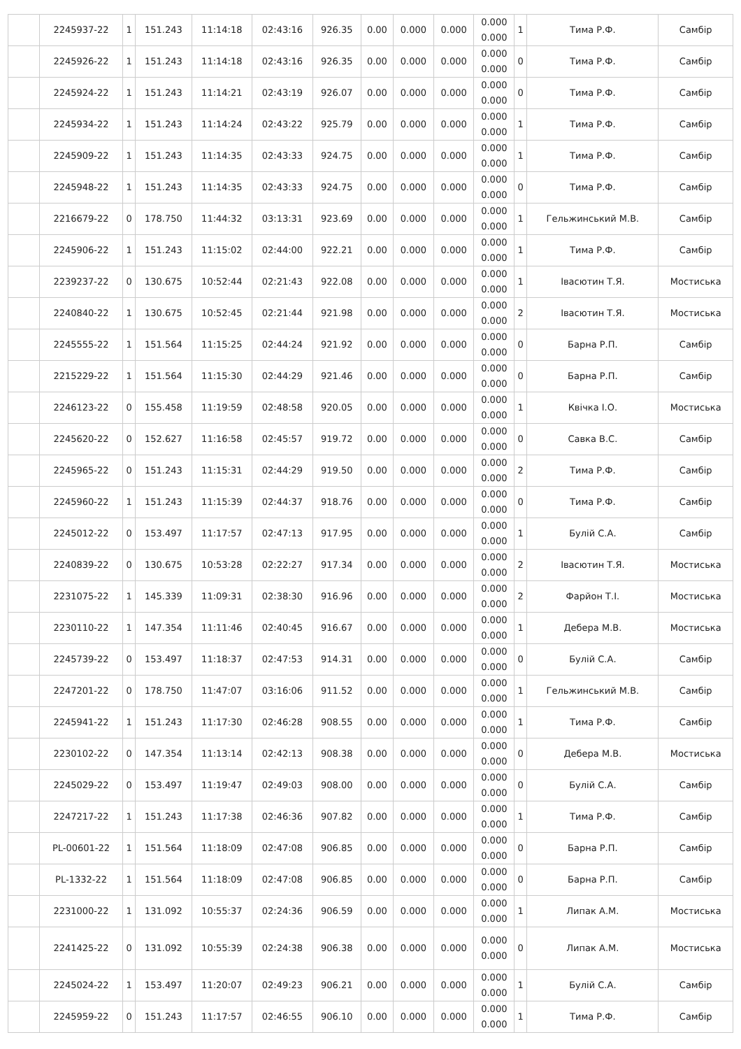| | 2245937-22 | 1 | 151.243 | 11:14:18 | 02:43:16 | 926.35 | 0.00 | 0.000 | 0.000 | 0.000 0.000 | 1 | Тима Р.Ф. | Самбір |
| | 2245926-22 | 1 | 151.243 | 11:14:18 | 02:43:16 | 926.35 | 0.00 | 0.000 | 0.000 | 0.000 0.000 | 0 | Тима Р.Ф. | Самбір |
| | 2245924-22 | 1 | 151.243 | 11:14:21 | 02:43:19 | 926.07 | 0.00 | 0.000 | 0.000 | 0.000 0.000 | 0 | Тима Р.Ф. | Самбір |
| | 2245934-22 | 1 | 151.243 | 11:14:24 | 02:43:22 | 925.79 | 0.00 | 0.000 | 0.000 | 0.000 0.000 | 1 | Тима Р.Ф. | Самбір |
| | 2245909-22 | 1 | 151.243 | 11:14:35 | 02:43:33 | 924.75 | 0.00 | 0.000 | 0.000 | 0.000 0.000 | 1 | Тима Р.Ф. | Самбір |
| | 2245948-22 | 1 | 151.243 | 11:14:35 | 02:43:33 | 924.75 | 0.00 | 0.000 | 0.000 | 0.000 0.000 | 0 | Тима Р.Ф. | Самбір |
| | 2216679-22 | 0 | 178.750 | 11:44:32 | 03:13:31 | 923.69 | 0.00 | 0.000 | 0.000 | 0.000 0.000 | 1 | Гельжинський М.В. | Самбір |
| | 2245906-22 | 1 | 151.243 | 11:15:02 | 02:44:00 | 922.21 | 0.00 | 0.000 | 0.000 | 0.000 0.000 | 1 | Тима Р.Ф. | Самбір |
| | 2239237-22 | 0 | 130.675 | 10:52:44 | 02:21:43 | 922.08 | 0.00 | 0.000 | 0.000 | 0.000 0.000 | 1 | Івасютин Т.Я. | Мостиська |
| | 2240840-22 | 1 | 130.675 | 10:52:45 | 02:21:44 | 921.98 | 0.00 | 0.000 | 0.000 | 0.000 0.000 | 2 | Івасютин Т.Я. | Мостиська |
| | 2245555-22 | 1 | 151.564 | 11:15:25 | 02:44:24 | 921.92 | 0.00 | 0.000 | 0.000 | 0.000 0.000 | 0 | Барна Р.П. | Самбір |
| | 2215229-22 | 1 | 151.564 | 11:15:30 | 02:44:29 | 921.46 | 0.00 | 0.000 | 0.000 | 0.000 0.000 | 0 | Барна Р.П. | Самбір |
| | 2246123-22 | 0 | 155.458 | 11:19:59 | 02:48:58 | 920.05 | 0.00 | 0.000 | 0.000 | 0.000 0.000 | 1 | Квічка І.О. | Мостиська |
| | 2245620-22 | 0 | 152.627 | 11:16:58 | 02:45:57 | 919.72 | 0.00 | 0.000 | 0.000 | 0.000 0.000 | 0 | Савка В.С. | Самбір |
| | 2245965-22 | 0 | 151.243 | 11:15:31 | 02:44:29 | 919.50 | 0.00 | 0.000 | 0.000 | 0.000 0.000 | 2 | Тима Р.Ф. | Самбір |
| | 2245960-22 | 1 | 151.243 | 11:15:39 | 02:44:37 | 918.76 | 0.00 | 0.000 | 0.000 | 0.000 0.000 | 0 | Тима Р.Ф. | Самбір |
| | 2245012-22 | 0 | 153.497 | 11:17:57 | 02:47:13 | 917.95 | 0.00 | 0.000 | 0.000 | 0.000 0.000 | 1 | Булій С.А. | Самбір |
| | 2240839-22 | 0 | 130.675 | 10:53:28 | 02:22:27 | 917.34 | 0.00 | 0.000 | 0.000 | 0.000 0.000 | 2 | Івасютин Т.Я. | Мостиська |
| | 2231075-22 | 1 | 145.339 | 11:09:31 | 02:38:30 | 916.96 | 0.00 | 0.000 | 0.000 | 0.000 0.000 | 2 | Фарйон Т.І. | Мостиська |
| | 2230110-22 | 1 | 147.354 | 11:11:46 | 02:40:45 | 916.67 | 0.00 | 0.000 | 0.000 | 0.000 0.000 | 1 | Дебера М.В. | Мостиська |
| | 2245739-22 | 0 | 153.497 | 11:18:37 | 02:47:53 | 914.31 | 0.00 | 0.000 | 0.000 | 0.000 0.000 | 0 | Булій С.А. | Самбір |
| | 2247201-22 | 0 | 178.750 | 11:47:07 | 03:16:06 | 911.52 | 0.00 | 0.000 | 0.000 | 0.000 0.000 | 1 | Гельжинський М.В. | Самбір |
| | 2245941-22 | 1 | 151.243 | 11:17:30 | 02:46:28 | 908.55 | 0.00 | 0.000 | 0.000 | 0.000 0.000 | 1 | Тима Р.Ф. | Самбір |
| | 2230102-22 | 0 | 147.354 | 11:13:14 | 02:42:13 | 908.38 | 0.00 | 0.000 | 0.000 | 0.000 0.000 | 0 | Дебера М.В. | Мостиська |
| | 2245029-22 | 0 | 153.497 | 11:19:47 | 02:49:03 | 908.00 | 0.00 | 0.000 | 0.000 | 0.000 0.000 | 0 | Булій С.А. | Самбір |
| | 2247217-22 | 1 | 151.243 | 11:17:38 | 02:46:36 | 907.82 | 0.00 | 0.000 | 0.000 | 0.000 0.000 | 1 | Тима Р.Ф. | Самбір |
| | PL-00601-22 | 1 | 151.564 | 11:18:09 | 02:47:08 | 906.85 | 0.00 | 0.000 | 0.000 | 0.000 0.000 | 0 | Барна Р.П. | Самбір |
| | PL-1332-22 | 1 | 151.564 | 11:18:09 | 02:47:08 | 906.85 | 0.00 | 0.000 | 0.000 | 0.000 0.000 | 0 | Барна Р.П. | Самбір |
| | 2231000-22 | 1 | 131.092 | 10:55:37 | 02:24:36 | 906.59 | 0.00 | 0.000 | 0.000 | 0.000 0.000 | 1 | Липак А.М. | Мостиська |
| | 2241425-22 | 0 | 131.092 | 10:55:39 | 02:24:38 | 906.38 | 0.00 | 0.000 | 0.000 | 0.000 0.000 | 0 | Липак А.М. | Мостиська |
| | 2245024-22 | 1 | 153.497 | 11:20:07 | 02:49:23 | 906.21 | 0.00 | 0.000 | 0.000 | 0.000 0.000 | 1 | Булій С.А. | Самбір |
| | 2245959-22 | 0 | 151.243 | 11:17:57 | 02:46:55 | 906.10 | 0.00 | 0.000 | 0.000 | 0.000 0.000 | 1 | Тима Р.Ф. | Самбір |